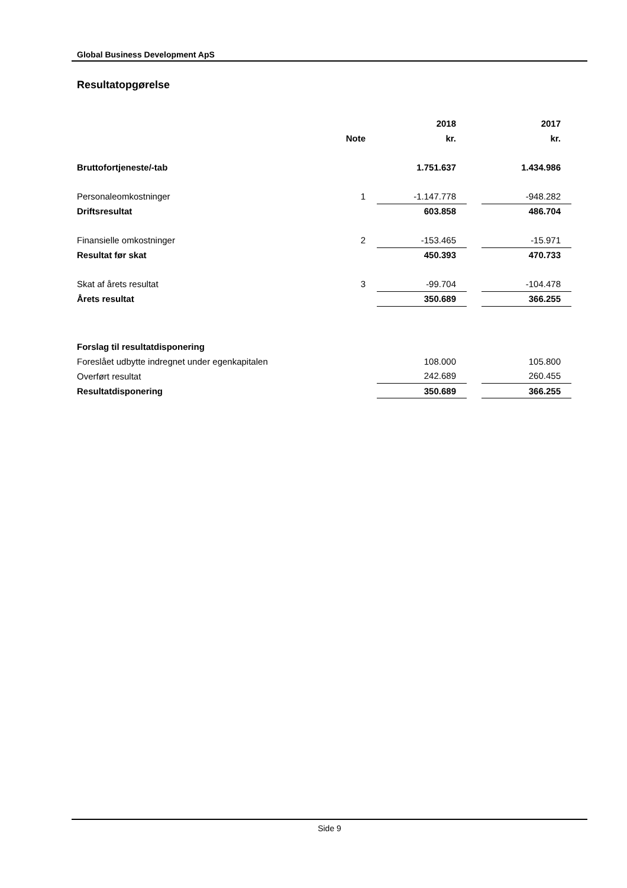Global Business Development ApS
Resultatopgørelse
| | | | 2018 | | 2017 |
| | Note | | kr. | | kr. |
| Bruttofortjeneste/-tab | | | 1.751.637 | | 1.434.986 |
| Personaleomkostninger | 1 | | -1.147.778 | | -948.282 |
| Driftsresultat | | | 603.858 | | 486.704 |
| Finansielle omkostninger | 2 | | -153.465 | | -15.971 |
| Resultat før skat | | | 450.393 | | 470.733 |
| Skat af årets resultat | 3 | | -99.704 | | -104.478 |
| Årets resultat | | | 350.689 | | 366.255 |
| Forslag til resultatdisponering | | | | | |
| Foreslået udbytte indregnet under egenkapitalen | | | 108.000 | | 105.800 |
| Overført resultat | | | 242.689 | | 260.455 |
| Resultatdisponering | | | 350.689 | | 366.255 |
Side 9